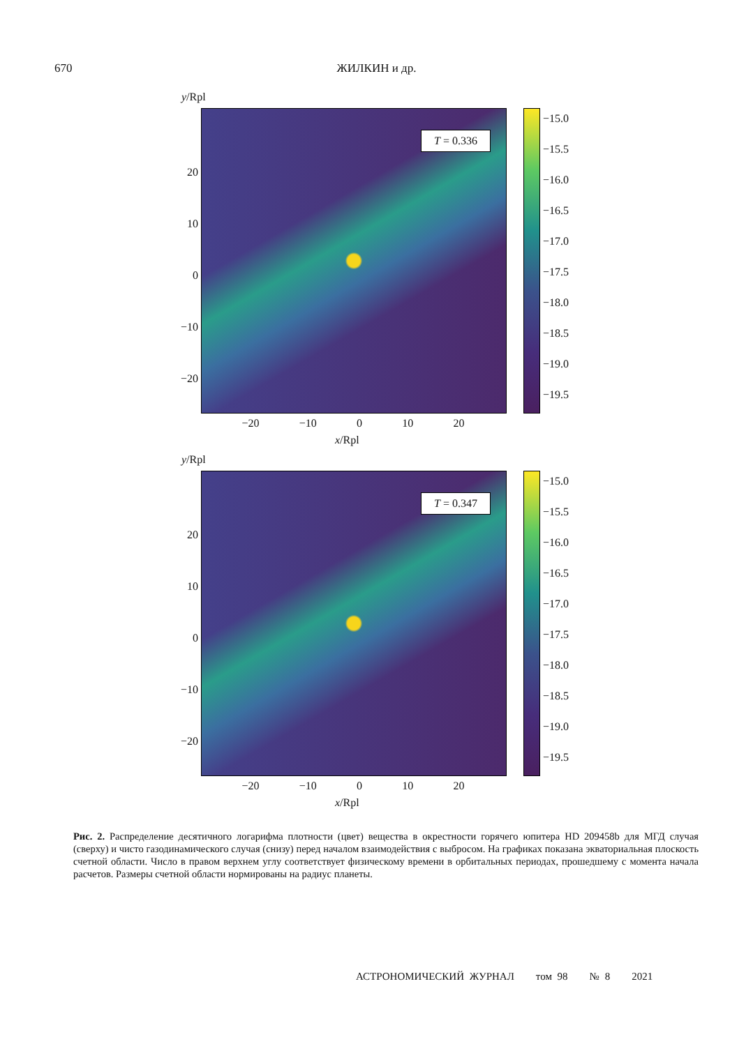670
ЖИЛКИН и др.
y/Rpl
20
10
0
−10
−20
T = 0.336
−15.0
−15.5
−16.0
−16.5
−17.0
−17.5
−18.0
−18.5
−19.0
−19.5
−20 −10 0 10 20
x/Rpl
y/Rpl
20
10
0
−10
−20
T = 0.347
−15.0
−15.5
−16.0
−16.5
−17.0
−17.5
−18.0
−18.5
−19.0
−19.5
−20 −10 0 10 20
x/Rpl
Рис. 2. Распределение десятичного логарифма плотности (цвет) вещества в окрестности горячего юпитера HD 209458b для МГД случая (сверху) и чисто газодинамического случая (снизу) перед началом взаимодействия с выбросом. На графиках показана экваториальная плоскость счетной области. Число в правом верхнем углу соответствует физическому времени в орбитальных периодах, прошедшему с момента начала расчетов. Размеры счетной области нормированы на радиус планеты.
АСТРОНОМИЧЕСКИЙ ЖУРНАЛ том 98 № 8 2021